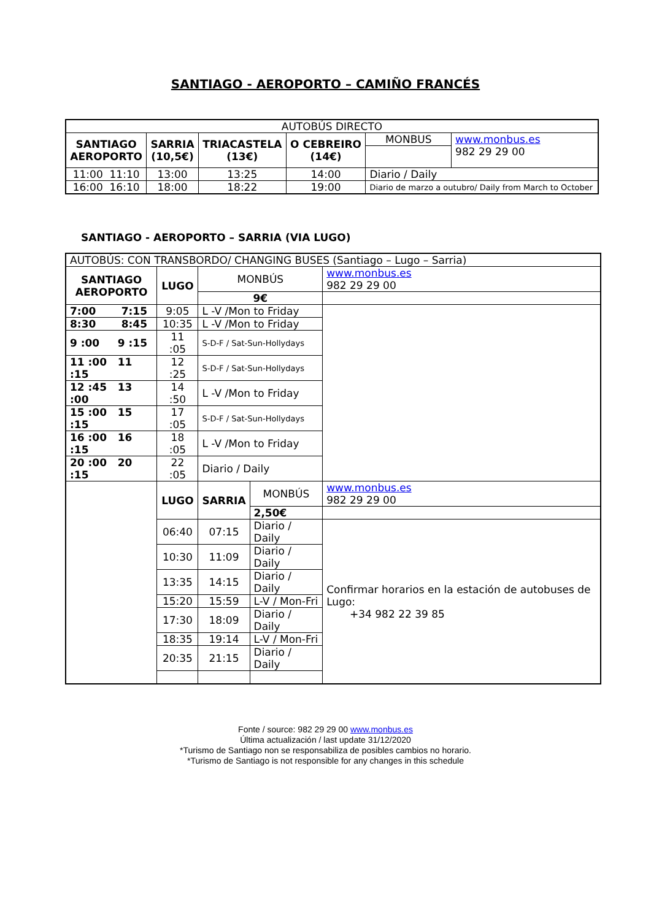SANTIAGO - AEROPORTO – CAMIÑO FRANCÉS
| AUTOBÚS DIRECTO | | | | | |
| SANTIAGO AEROPORTO | SARRIA (10,5€) | TRIACASTELA (13€) | O CEBREIRO (14€) | MONBUS | www.monbus.es 982 29 29 00 |
| 11:00 11:10 | 13:00 | 13:25 | 14:00 | Diario / Daily | |
| 16:00 16:10 | 18:00 | 18:22 | 19:00 | Diario de marzo a outubro/ Daily from March to October | |
SANTIAGO - AEROPORTO – SARRIA (VIA LUGO)
| AUTOBÚS: CON TRANSBORDO/ CHANGING BUSES (Santiago – Lugo – Sarria) | | | | |
| SANTIAGO AEROPORTO | LUGO | MONBÚS | | www.monbus.es 982 29 29 00 |
| | | 9€ | | |
| 7:00 7:15 | 9:05 | L -V /Mon to Friday | | |
| 8:30 8:45 | 10:35 | L -V /Mon to Friday | | |
| 9 :00 9 :15 | 11 :05 | S-D-F / Sat-Sun-Hollydays | | |
| 11 :00 11 :15 | 12 :25 | S-D-F / Sat-Sun-Hollydays | | |
| 12 :45 13 :00 | 14 :50 | L -V /Mon to Friday | | |
| 15 :00 15 :15 | 17 :05 | S-D-F / Sat-Sun-Hollydays | | |
| 16 :00 16 :15 | 18 :05 | L -V /Mon to Friday | | |
| 20 :00 20 :15 | 22 :05 | Diario / Daily | | |
| | LUGO | SARRIA | MONBÚS | www.monbus.es 982 29 29 00 |
| | | | 2,50€ | |
| | 06:40 | 07:15 | Diario / Daily | Confirmar horarios en la estación de autobuses de Lugo: +34 982 22 39 85 |
| | 10:30 | 11:09 | Diario / Daily | |
| | 13:35 | 14:15 | Diario / Daily | |
| | 15:20 | 15:59 | L-V / Mon-Fri | |
| | 17:30 | 18:09 | Diario / Daily | |
| | 18:35 | 19:14 | L-V / Mon-Fri | |
| | 20:35 | 21:15 | Diario / Daily | |
Fonte / source: 982 29 29 00 www.monbus.es
Última actualización / last update 31/12/2020
*Turismo de Santiago non se responsabiliza de posibles cambios no horario.
*Turismo de Santiago is not responsible for any changes in this schedule